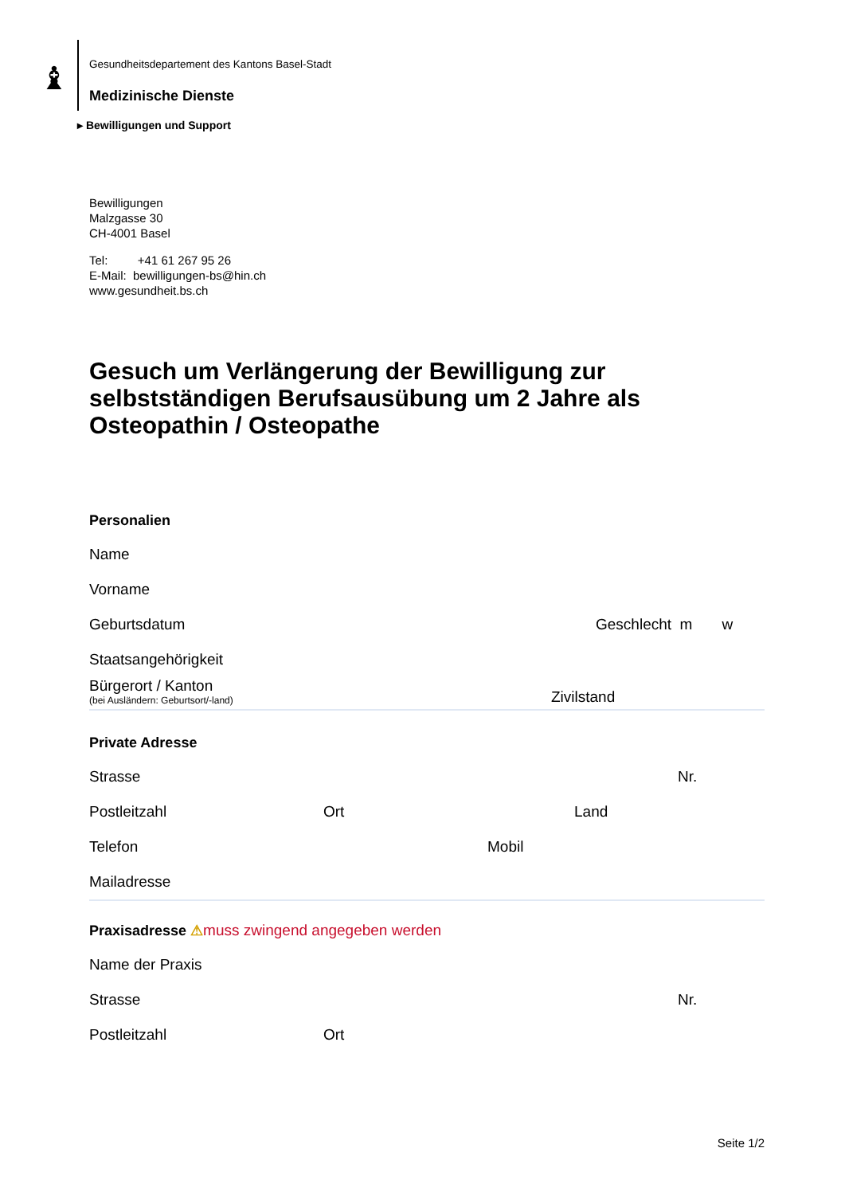♝
Gesundheitsdepartement des Kantons Basel-Stadt
Medizinische Dienste
▸ Bewilligungen und Support
Bewilligungen
Malzgasse 30
CH-4001 Basel
Tel: +41 61 267 95 26
E-Mail: bewilligungen-bs@hin.ch
www.gesundheit.bs.ch
Gesuch um Verlängerung der Bewilligung zur selbstständigen Berufsausübung um 2 Jahre als Osteopathin / Osteopathe
Personalien
Name
Vorname
Geburtsdatum Geschlecht m w
Staatsangehörigkeit
Bürgerort / Kanton
(bei Ausländern: Geburtsort/-land)
Zivilstand
Private Adresse
Strasse Nr.
Postleitzahl Ort Land
Telefon Mobil
Mailadresse
Praxisadresse ⚠muss zwingend angegeben werden
Name der Praxis
Strasse Nr.
Postleitzahl Ort
Seite 1/2